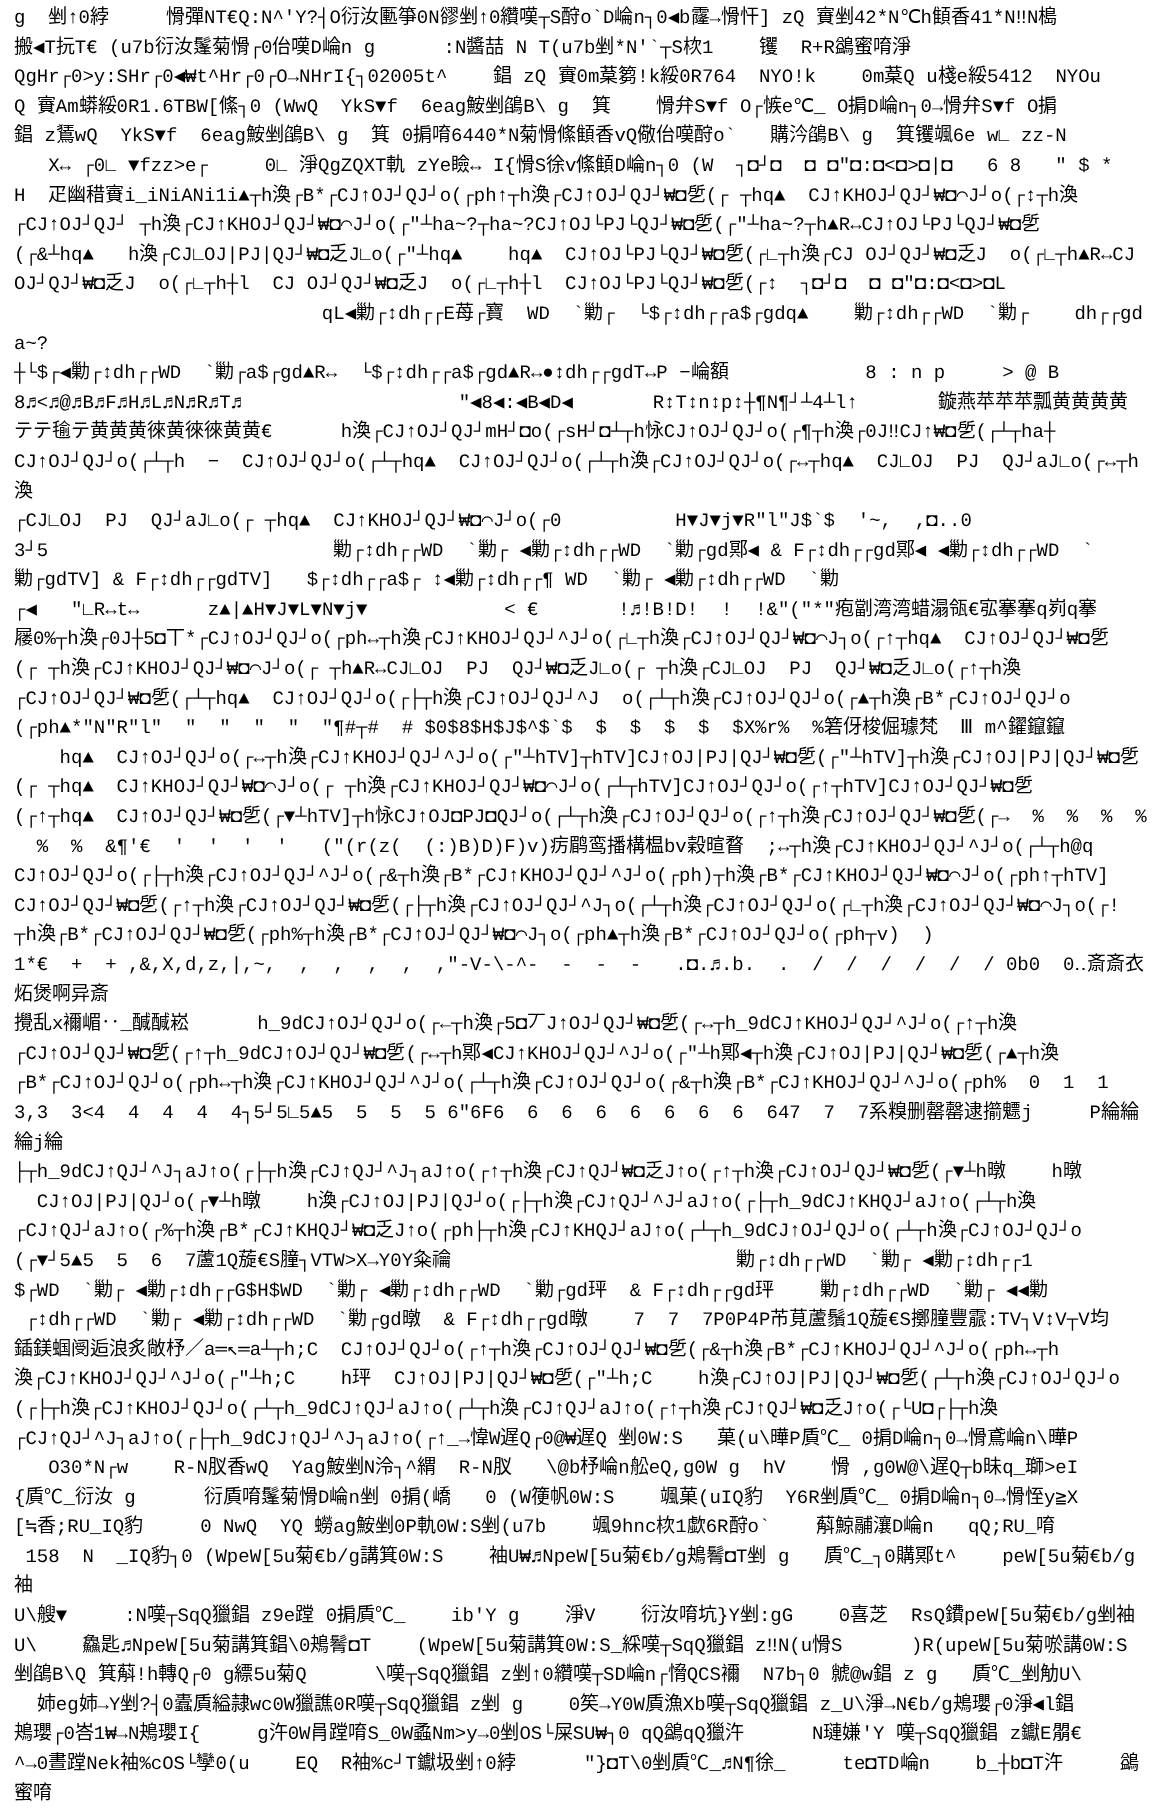g  剉↑0綍     愲彈NT€Q:N^'Y?┤O衍汝匭箏0N豂剉↑0纘嘆┬S酧o`D崘n┐0◀b霳→愲忓] zQ 賨剉42*N℃h顀香41*N‼N槝
搬◀T抏T€ (u7b衍汝鬔菊愲┌0佁嘆D崘n g      :N醬喆 N T(u7b剉*N'`┬S栨1    䦆  R+R鷁蜜唷淨
QgHr┌0>y:SHr┌0◀₩t^Hr┌0┌O→NHrI{┐02005t^    錩 zQ 賨0m葈篘!k綏0R764  NYO!k    0m葈Q u棧e綏5412  NYOu
Q 賨Am蟒綏0R1.6TBW[絛┐0 (WwQ  YkS▼f  6eag鮟剉鵮B\ g  箕    愲弁S▼f O┌愱e℃_ O掮D崘n┐0→愲弁S▼f O掮
錩 z鵟wQ  YkS▼f  6eag鮟剉鵮B\ g  箕 0掮唷6440*N菊愲絛顀香vQ儆佁嘆酧o`   購汵鵮B\ g  箕䦆颯6e w∟ zz-N
   X↔ ┌0∟ ▼fzz>e┌     0∟ 淨QgZQXT軌 zYe瞼↔ I{愲S徐v絛顀D崘n┐0 (W  ┐◘┘◘  ◘ ◘"◘:◘<◘>◘|◘   6 8   ″ $ *
H  疋幽稓賨i_iNiANi1i▲┬h渙┌B*┌CJ↑OJ┘QJ┘o(┌ph↑┬h渙┌CJ↑OJ┘QJ┘₩◘乺(┌ ┬hq▲  CJ↑KHOJ┘QJ┘₩◘⌒J┘o(┌↕┬h渙
┌CJ↑OJ┘QJ┘ ┬h渙┌CJ↑KHOJ┘QJ┘₩◘⌒J┘o(┌"┴ha~?┬ha~?CJ↑OJ└PJ└QJ┘₩◘乺(┌"┴ha~?┬h▲R↔CJ↑OJ└PJ└QJ┘₩◘乺
(┌&┴hq▲   h渙┌CJ∟OJ|PJ|QJ┘₩◘乏J∟o(┌"┴hq▲    hq▲  CJ↑OJ└PJ└QJ┘₩◘乺(┌∟┬h渙┌CJ OJ┘QJ┘₩◘乏J  o(┌∟┬h▲R↔CJ
OJ┘QJ┘₩◘乏J  o(┌∟┬h┼l  CJ OJ┘QJ┘₩◘乏J  o(┌∟┬h┼l  CJ↑OJ└PJ└QJ┘₩◘乺(┌↕  ┐◘┘◘  ◘ ◘"◘:◘<◘>◘L
                           qL◀勦┌↕dh┌┌E苺┌寶  WD  `勦┌  └$┌↕dh┌┌a$┌gdq▲    勦┌↕dh┌┌WD  `勦┌    dh┌┌gda~?
┼└$┌◀勦┌↕dh┌┌WD  `勦┌a$┌gd▲R↔  └$┌↕dh┌┌a$┌gd▲R↔●↕dh┌┌gdT↔P −崘額            8 : n p     > @ B
8♬<♬@♬B♬F♬H♬L♬N♬R♬T♬                   "◀8◀:◀B◀D◀       R↕T↕n↕p↕┼¶N¶┘┴4┴l↑       鏇燕苹苹苹瓢黄黄黄黄
テテ毺テ黄黄黄徠黄徠徠黄黄€      h渙┌CJ↑OJ┘QJ┘mH┘◘o(┌sH┘◘┴┬h怺CJ↑OJ┘QJ┘o(┌¶┬h渙┌0J‼CJ↑₩◘乺(┌┴┬ha┼
CJ↑OJ┘QJ┘o(┌┴┬h  −  CJ↑OJ┘QJ┘o(┌┴┬hq▲  CJ↑OJ┘QJ┘o(┌┴┬h渙┌CJ↑OJ┘QJ┘o(┌↔┬hq▲  CJ∟OJ  PJ  QJ┘aJ∟o(┌↔┬h渙
┌CJ∟OJ  PJ  QJ┘aJ∟o(┌ ┬hq▲  CJ↑KHOJ┘QJ┘₩◘⌒J┘o(┌0          H▼J▼j▼R"l"J$`$  '~,  ,◘..0
3┘5                         勦┌↕dh┌┌WD  `勦┌ ◀勦┌↕dh┌┌WD  `勦┌gd鄍◀ & F┌↕dh┌┌gd鄍◀ ◀勦┌↕dh┌┌WD  `
勦┌gdTV] & F┌↕dh┌┌gdTV]   $┌↕dh┌┌a$┌ ↕◀勦┌↕dh┌┌¶ WD  `勦┌ ◀勦┌↕dh┌┌WD  `勦
┌◀   "∟R↔t↔      z▲|▲H▼J▼L▼N▼j▼            < €       !♬!B!D!  !  !&″(″*″疱劏湾湾蜡溻瓴€宖搴搴q峛q搴
屦0%┬h渙┌0J┼5◘丅*┌CJ↑OJ┘QJ┘o(┌ph↔┬h渙┌CJ↑KHOJ┘QJ┘^J┘o(┌∟┬h渙┌CJ↑OJ┘QJ┘₩◘⌒J┐o(┌↑┬hq▲  CJ↑OJ┘QJ┘₩◘乺
(┌ ┬h渙┌CJ↑KHOJ┘QJ┘₩◘⌒J┘o(┌ ┬h▲R↔CJ∟OJ  PJ  QJ┘₩◘乏J∟o(┌ ┬h渙┌CJ∟OJ  PJ  QJ┘₩◘乏J∟o(┌↑┬h渙
┌CJ↑OJ┘QJ┘₩◘乺(┌┴┬hq▲  CJ↑OJ┘QJ┘o(┌├┬h渙┌CJ↑OJ┘QJ┘^J  o(┌┴┬h渙┌CJ↑OJ┘QJ┘o(┌▲┬h渙┌B*┌CJ↑OJ┘QJ┘o
(┌ph▲*"N"R"l"  ″  ″  ″  ″  "¶#┬#  # $0$8$H$J$^$`$  $  $  $  $  $X%r%  %箬伢梭倔璩梵  Ⅲ m^鑃鑹鑹
    hq▲  CJ↑OJ┘QJ┘o(┌↔┬h渙┌CJ↑KHOJ┘QJ┘^J┘o(┌"┴hTV]┬hTV]CJ↑OJ|PJ|QJ┘₩◘乺(┌"┴hTV]┬h渙┌CJ↑OJ|PJ|QJ┘₩◘乺
(┌ ┬hq▲  CJ↑KHOJ┘QJ┘₩◘⌒J┘o(┌ ┬h渙┌CJ↑KHOJ┘QJ┘₩◘⌒J┘o(┌┴┬hTV]CJ↑OJ┘QJ┘o(┌↑┬hTV]CJ↑OJ┘QJ┘₩◘乺
(┌↑┬hq▲  CJ↑OJ┘QJ┘₩◘乺(┌▼┴hTV]┬h怺CJ↑OJ◘PJ◘QJ┘o(┌┴┬h渙┌CJ↑OJ┘QJ┘o(┌↑┬h渙┌CJ↑OJ┘QJ┘₩◘乺(┌→  %  %  %  %
  %  %  &¶'€  '  '  '  '   (″(r(z(  (:)B)D)F)v)疠鹛鸾播構榅bv穀暄瞀  ;↔┬h渙┌CJ↑KHOJ┘QJ┘^J┘o(┌┴┬h@q
CJ↑OJ┘QJ┘o(┌├┬h渙┌CJ↑OJ┘QJ┘^J┘o(┌&┬h渙┌B*┌CJ↑KHOJ┘QJ┘^J┘o(┌ph)┬h渙┌B*┌CJ↑KHOJ┘QJ┘₩◘⌒J┘o(┌ph↑┬hTV]
CJ↑OJ┘QJ┘₩◘乺(┌↑┬h渙┌CJ↑OJ┘QJ┘₩◘乺(┌├┬h渙┌CJ↑OJ┘QJ┘^J┐o(┌┴┬h渙┌CJ↑OJ┘QJ┘o(┌∟┬h渙┌CJ↑OJ┘QJ┘₩◘⌒J┐o(┌!
┬h渙┌B*┌CJ↑OJ┘QJ┘₩◘乺(┌ph%┬h渙┌B*┌CJ↑OJ┘QJ┘₩◘⌒J┐o(┌ph▲┬h渙┌B*┌CJ↑OJ┘QJ┘o(┌ph┬v)  )
1*€  +  + ,&,X,d,z,|,~,  ,  ,  ,  ,  ,″-V-\-^-  -  -  -   .◘.♬.b.  .  /  /  /  /  /  / 0b0  0‥斎斎衣炻煲啊异斎
攪乱x襧嵋‥_醎醎崧      h_9dCJ↑OJ┘QJ┘o(┌←┬h渙┌5◘丆J↑OJ┘QJ┘₩◘乺(┌↔┬h_9dCJ↑KHOJ┘QJ┘^J┘o(┌↑┬h渙
┌CJ↑OJ┘QJ┘₩◘乺(┌↑┬h_9dCJ↑OJ┘QJ┘₩◘乺(┌↔┬h鄍◀CJ↑KHOJ┘QJ┘^J┘o(┌"┴h鄍◀┬h渙┌CJ↑OJ|PJ|QJ┘₩◘乺(┌▲┬h渙
┌B*┌CJ↑OJ┘QJ┘o(┌ph↔┬h渙┌CJ↑KHOJ┘QJ┘^J┘o(┌┴┬h渙┌CJ↑OJ┘QJ┘o(┌&┬h渙┌B*┌CJ↑KHOJ┘QJ┘^J┘o(┌ph%  0  1  1
3,3  3<4  4  4  4  4┐5┘5∟5▲5  5  5  5 6″6F6  6  6  6  6  6  6  6  647  7  7系糗删罄罄逮擶魒j     P綸綸綸j綸
├┬h_9dCJ↑QJ┘^J┐aJ↑o(┌├┬h渙┌CJ↑QJ┘^J┐aJ↑o(┌↑┬h渙┌CJ↑QJ┘₩◘乏J↑o(┌↑┬h渙┌CJ↑OJ┘QJ┘₩◘乺(┌▼┴h暾    h暾
  CJ↑OJ|PJ|QJ┘o(┌▼┴h暾    h渙┌CJ↑OJ|PJ|QJ┘o(┌├┬h渙┌CJ↑QJ┘^J┘aJ↑o(┌├┬h_9dCJ↑KHQJ┘aJ↑o(┌┴┬h渙
┌CJ↑QJ┘aJ↑o(┌%┬h渙┌B*┌CJ↑KHQJ┘₩◘乏J↑o(┌ph├┬h渙┌CJ↑KHQJ┘aJ↑o(┌┴┬h_9dCJ↑OJ┘QJ┘o(┌┴┬h渙┌CJ↑OJ┘QJ┘o
(┌▼┘5▲5  5  6  7蘆1Q蔙€S膧┐VTW>X→Y0Y粂禴                         勦┌↕dh┌┌WD  `勦┌ ◀勦┌↕dh┌┌1
$┌WD  `勦┌ ◀勦┌↕dh┌┌G$H$WD  `勦┌ ◀勦┌↕dh┌┌WD  `勦┌gd玶  & F┌↕dh┌┌gd玶    勦┌↕dh┌┌WD  `勦┌ ◀◀勦
 ┌↕dh┌┌WD  `勦┌ ◀勦┌↕dh┌┌WD  `勦┌gd暾  & F┌↕dh┌┌gd暾    7  7  7P0P4P芇莧蘆鬚1Q蔙€S擲膧豐霢:TV┐V↕V┬V均
鍤鎂蝈阌逅浪炙敞杼／a═↖═a┴┬h;C  CJ↑OJ┘QJ┘o(┌↑┬h渙┌CJ↑OJ┘QJ┘₩◘乺(┌&┬h渙┌B*┌CJ↑KHOJ┘QJ┘^J┘o(┌ph↔┬h
渙┌CJ↑KHOJ┘QJ┘^J┘o(┌"┴h;C    h玶  CJ↑OJ|PJ|QJ┘₩◘乺(┌"┴h;C    h渙┌CJ↑OJ|PJ|QJ┘₩◘乺(┌┴┬h渙┌CJ↑OJ┘QJ┘o
(┌├┬h渙┌CJ↑KHOJ┘QJ┘o(┌┴┬h_9dCJ↑QJ┘aJ↑o(┌┴┬h渙┌CJ↑QJ┘aJ↑o(┌↑┬h渙┌CJ↑QJ┘₩◘乏J↑o(┌└U◘┌├┬h渙
┌CJ↑QJ┘^J┐aJ↑o(┌├┬h_9dCJ↑QJ┘^J┐aJ↑o(┌↑_→愇W遅Q┌0@₩遅Q 剉0W:S   菓(u\曄P貭℃_ 0掮D崘n┐0→愲鳶崘n\曄P
   O30*N┌w    R-N肞香wQ  Yag鮟剉N泠┐^緭  R-N肞   \@b杼崘n舩eQ,g0W g  hV    愲 ,g0W@\遅Q┬b昧q_瑡>eI
{貭℃_衍汝 g      衍貭唷鬔菊愲D崘n剉 0掮(嶠   0 (W箯帆0W:S    颯菓(uIQ豹  Y6R剉貭℃_ 0掮D崘n┐0→愲恎y≧X
[≒香;RU_IQ豹     0 NwQ  YQ 蟧ag鮟剉0P軌0W:S剉(u7b    颯9hnc栨1歔6R酧o`    蔛鯨鬴瀼D崘n   qQ;RU_唷
 158  N  _IQ豹┐0 (WpeW[5u菊€b/g講箕0W:S    袖U₩♬NpeW[5u菊€b/g鴂鬌◘T剉 g   貭℃_┐0購鄍t^    peW[5u菊€b/g袖
U\艘▼     :N嘆┬SqQ獵錩 z9e蹚 0掮貭℃_    ib'Y g    淨V    衍汝唷坑}Y剉:gG    0喜芝  RsQ鐨peW[5u菊€b/g剉袖
U\    鱻匙♬NpeW[5u菊講箕錩\0鴂鬌◘T    (WpeW[5u菊講箕0W:S_綵嘆┬SqQ獵錩 z‼N(u愲S      )R(upeW[5u菊唹講0W:S
剉鵮B\Q 箕蔛!h轉Q┌0 g縹5u菊Q      \嘆┬SqQ獵錩 z剉↑0纘嘆┬SD崘n┌愶QCS襧  N7b┐0 虩@w錩 z g   貭℃_剉觔U\
  姉eg姉→Y剉?┤0蠹貭縊隷wc0W獵譙0R嘆┬SqQ獵錩 z剉 g    0笶→Y0W貭漁Xb嘆┬SqQ獵錩 z_U\淨→N€b/g鴂瓔┌0淨◀l錩
鴂瓔┌0峇1₩→N鴂瓔I{     g汻0W肙蹚唷S_0W蟊Nm>y→0剉OS└屎SU₩┐0 qQ鷁qQ獵汻      N璉嫌'Y 嘆┬SqQ獵錩 z钀E朤€
^→0晝蹚Nek袖%cOS└孿0(u    EQ  R袖%c┘T钀圾剉↑0綍      "}◘T\0剉貭℃_♬N¶徐_     te◘TD崘n    b_┼b◘T汻     鷁蜜唷